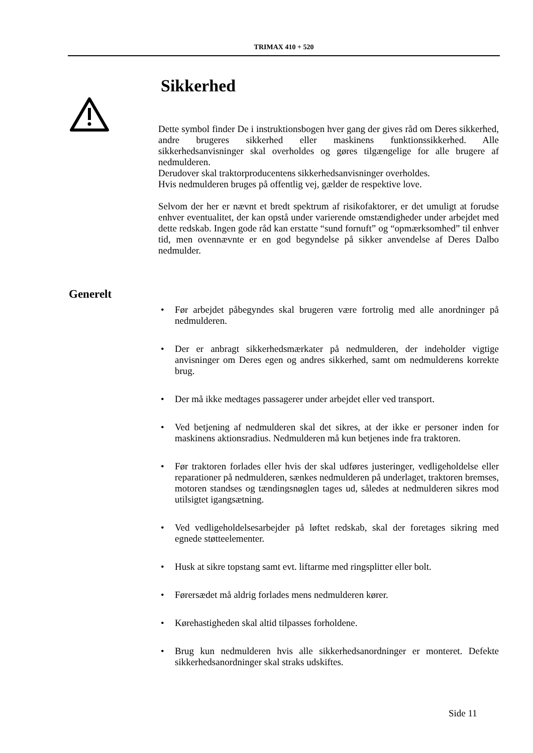TRIMAX 410 + 520
Sikkerhed
Dette symbol finder De i instruktionsbogen hver gang der gives råd om Deres sikkerhed, andre brugeres sikkerhed eller maskinens funktionssikkerhed. Alle sikkerhedsanvisninger skal overholdes og gøres tilgængelige for alle brugere af nedmulderen.
Derudover skal traktorproducentens sikkerhedsanvisninger overholdes.
Hvis nedmulderen bruges på offentlig vej, gælder de respektive love.
Selvom der her er nævnt et bredt spektrum af risikofaktorer, er det umuligt at forudse enhver eventualitet, der kan opstå under varierende omstændigheder under arbejdet med dette redskab. Ingen gode råd kan erstatte “sund fornuft” og “opmærksomhed” til enhver tid, men ovennævnte er en god begyndelse på sikker anvendelse af Deres Dalbo nedmulder.
Generelt
• Før arbejdet påbegyndes skal brugeren være fortrolig med alle anordninger på nedmulderen.
• Der er anbragt sikkerhedsmærkater på nedmulderen, der indeholder vigtige anvisninger om Deres egen og andres sikkerhed, samt om nedmulderens korrekte brug.
• Der må ikke medtages passagerer under arbejdet eller ved transport.
• Ved betjening af nedmulderen skal det sikres, at der ikke er personer inden for maskinens aktionsradius. Nedmulderen må kun betjenes inde fra traktoren.
• Før traktoren forlades eller hvis der skal udføres justeringer, vedligeholdelse eller reparationer på nedmulderen, sænkes nedmulderen på underlaget, traktoren bremses, motoren standses og tændingsnøglen tages ud, således at nedmulderen sikres mod utilsigtet igangsætning.
• Ved vedligeholdelsesarbejder på løftet redskab, skal der foretages sikring med egnede støtteelementer.
• Husk at sikre topstang samt evt. liftarme med ringsplitter eller bolt.
• Førersædet må aldrig forlades mens nedmulderen kører.
• Kørehastigheden skal altid tilpasses forholdene.
• Brug kun nedmulderen hvis alle sikkerhedsanordninger er monteret. Defekte sikkerhedsanordninger skal straks udskiftes.
Side 11